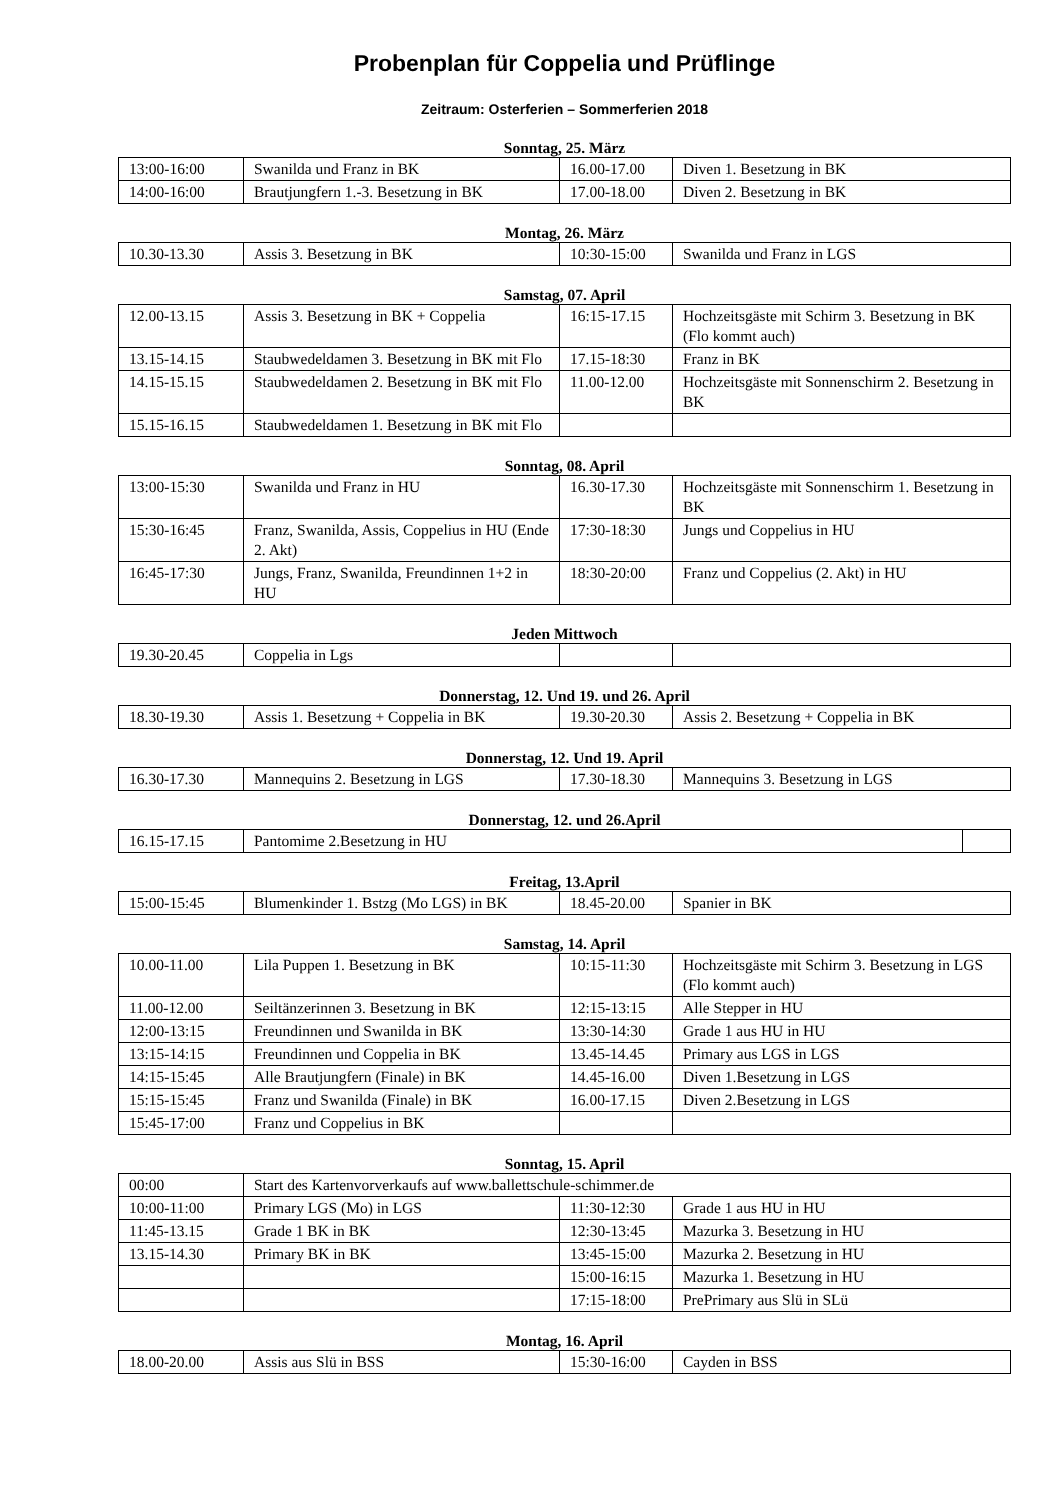Probenplan für Coppelia und Prüflinge
Zeitraum: Osterferien – Sommerferien 2018
Sonntag, 25. März
| 13:00-16:00 | Swanilda und Franz in BK | 16.00-17.00 | Diven 1. Besetzung in BK |
| 14:00-16:00 | Brautjungfern 1.-3. Besetzung in BK | 17.00-18.00 | Diven 2. Besetzung in BK |
Montag, 26. März
| 10.30-13.30 | Assis 3. Besetzung in BK | 10:30-15:00 | Swanilda und Franz in LGS |
Samstag, 07. April
| 12.00-13.15 | Assis 3. Besetzung in BK + Coppelia | 16:15-17.15 | Hochzeitsgäste mit Schirm 3. Besetzung in BK (Flo kommt auch) |
| 13.15-14.15 | Staubwedeldamen 3. Besetzung in BK mit Flo | 17.15-18:30 | Franz in BK |
| 14.15-15.15 | Staubwedeldamen 2. Besetzung in BK mit Flo | 11.00-12.00 | Hochzeitsgäste mit Sonnenschirm 2. Besetzung in BK |
| 15.15-16.15 | Staubwedeldamen 1. Besetzung in BK mit Flo | | |
Sonntag, 08. April
| 13:00-15:30 | Swanilda und Franz in HU | 16.30-17.30 | Hochzeitsgäste mit Sonnenschirm 1. Besetzung in BK |
| 15:30-16:45 | Franz, Swanilda, Assis, Coppelius in HU (Ende 2. Akt) | 17:30-18:30 | Jungs und Coppelius in HU |
| 16:45-17:30 | Jungs, Franz, Swanilda, Freundinnen 1+2 in HU | 18:30-20:00 | Franz und Coppelius (2. Akt) in HU |
Jeden Mittwoch
| 19.30-20.45 | Coppelia in Lgs | | |
Donnerstag, 12. Und 19. und 26. April
| 18.30-19.30 | Assis 1. Besetzung + Coppelia in BK | 19.30-20.30 | Assis 2. Besetzung + Coppelia in BK |
Donnerstag, 12. Und 19. April
| 16.30-17.30 | Mannequins 2. Besetzung in LGS | 17.30-18.30 | Mannequins 3. Besetzung in LGS |
Donnerstag, 12. und 26.April
| 16.15-17.15 | Pantomime 2.Besetzung in HU | |
Freitag, 13.April
| 15:00-15:45 | Blumenkinder 1. Bstzg (Mo LGS) in BK | 18.45-20.00 | Spanier in BK |
Samstag, 14. April
| 10.00-11.00 | Lila Puppen 1. Besetzung in BK | 10:15-11:30 | Hochzeitsgäste mit Schirm 3. Besetzung in LGS (Flo kommt auch) |
| 11.00-12.00 | Seiltänzerinnen 3. Besetzung in BK | 12:15-13:15 | Alle Stepper in HU |
| 12:00-13:15 | Freundinnen und Swanilda in BK | 13:30-14:30 | Grade 1 aus HU in HU |
| 13:15-14:15 | Freundinnen und Coppelia in BK | 13.45-14.45 | Primary aus LGS in LGS |
| 14:15-15:45 | Alle Brautjungfern (Finale) in BK | 14.45-16.00 | Diven 1.Besetzung in LGS |
| 15:15-15:45 | Franz und Swanilda (Finale) in BK | 16.00-17.15 | Diven 2.Besetzung in LGS |
| 15:45-17:00 | Franz und Coppelius in BK | | |
Sonntag, 15. April
| 00:00 | Start des Kartenvorverkaufs auf www.ballettschule-schimmer.de | | |
| 10:00-11:00 | Primary LGS (Mo) in LGS | 11:30-12:30 | Grade 1 aus HU in HU |
| 11:45-13.15 | Grade 1 BK in BK | 12:30-13:45 | Mazurka 3. Besetzung in HU |
| 13.15-14.30 | Primary BK in BK | 13:45-15:00 | Mazurka 2. Besetzung in HU |
| | | 15:00-16:15 | Mazurka 1. Besetzung in HU |
| | | 17:15-18:00 | PrePrimary aus Slü in SLü |
Montag, 16. April
| 18.00-20.00 | Assis aus Slü in BSS | 15:30-16:00 | Cayden in BSS |